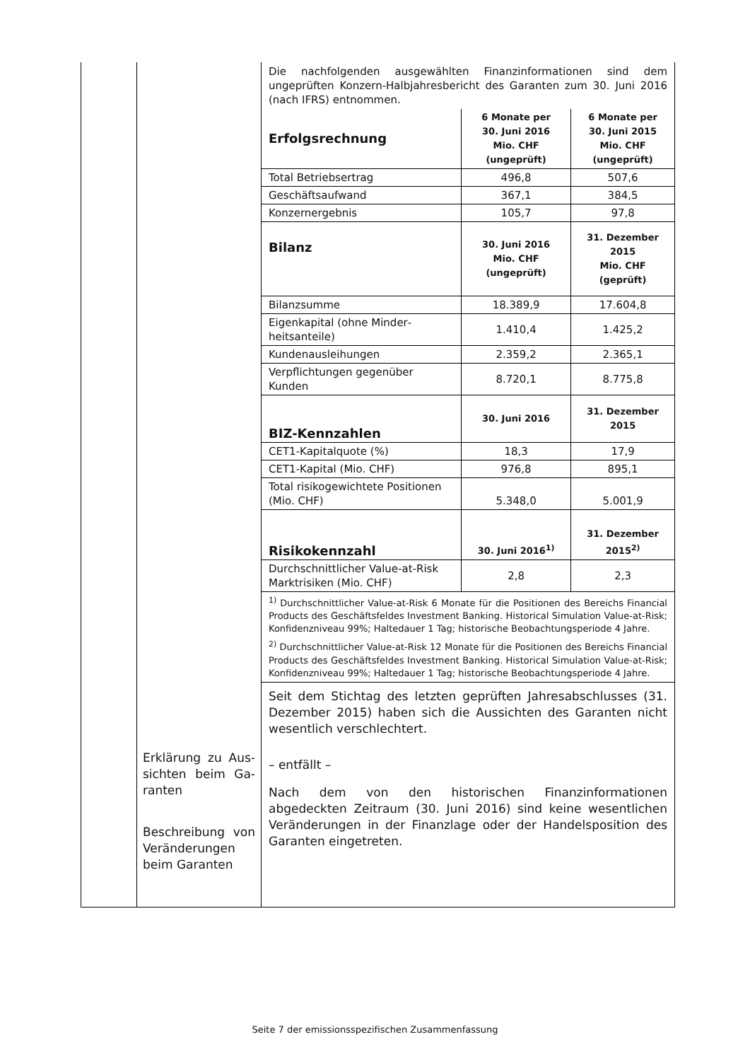| | Erklärung zu Aus­sichten beim Ga­ranten Beschreibung von Veränderungen beim Garanten | Die nachfolgenden ausgewählten Finanzinformationen sind dem ungeprüften Konzern-Halbjahresbericht des Garanten zum 30. Juni 2016 (nach IFRS) ent­nommen. / Erfolgsrechnung / 6 Monate per 30. Juni 2016 Mio. CHF (ungeprüft) / 6 Monate per 30. Juni 2015 Mio. CHF (ungeprüft) / / Total Betriebsertrag / 496,8 / 507,6 / / Geschäftsaufwand / 367,1 / 384,5 / / Konzernergebnis / 105,7 / 97,8 / / Bilanz / 30. Juni 2016 Mio. CHF (ungeprüft) / 31. Dezember 2015 Mio. CHF (geprüft) / / Bilanzsumme / 18.389,9 / 17.604,8 / / Eigenkapital (ohne Minder­heitsanteile) / 1.410,4 / 1.425,2 / / Kundenausleihungen / 2.359,2 / 2.365,1 / / Verpflichtungen gegenüber Kunden / 8.720,1 / 8.775,8 / / BIZ-Kennzahlen / 30. Juni 2016 / 31. Dezember 2015 / / CET1-Kapitalquote (%) / 18,3 / 17,9 / / CET1-Kapital (Mio. CHF) / 976,8 / 895,1 / / Total risikogewichtete Positionen (Mio. CHF) / 5.348,0 / 5.001,9 / / Risikokennzahl / 30. Juni 2016<sup>1)</sup> / 31. Dezember 2015<sup>2)</sup> / / Durchschnittlicher Value-at-Risk Marktrisiken (Mio. CHF) / 2,8 / 2,3 / <sup>1)</sup> Durchschnittlicher Value-at-Risk 6 Monate für die Positionen des Bereichs Financial Products des Geschäftsfeldes Investment Banking. Historical Simulation Value-at-Risk; Konfidenzniveau 99%; Haltedauer 1 Tag; historische Beobachtungsperiode 4 Jahre. <sup>2)</sup> Durchschnittlicher Value-at-Risk 12 Monate für die Positionen des Bereichs Financi­al Products des Geschäftsfeldes Investment Banking. Historical Simulation Value-at-Risk; Konfidenzniveau 99%; Haltedauer 1 Tag; historische Beobachtungsperiode 4 Jahre. Seit dem Stichtag des letzten geprüften Jahresabschlusses (31. Dezember 2015) haben sich die Aussichten des Garanten nicht wesentlich verschlechtert. – entfällt – Nach dem von den historischen Finanzinformationen abgedeckten Zeit­raum (30. Juni 2016) sind keine wesentlichen Veränderungen in der Finanzlage oder der Handelsposition des Garanten eingetreten. |
Seite 7 der emissionsspezifischen Zusammenfassung